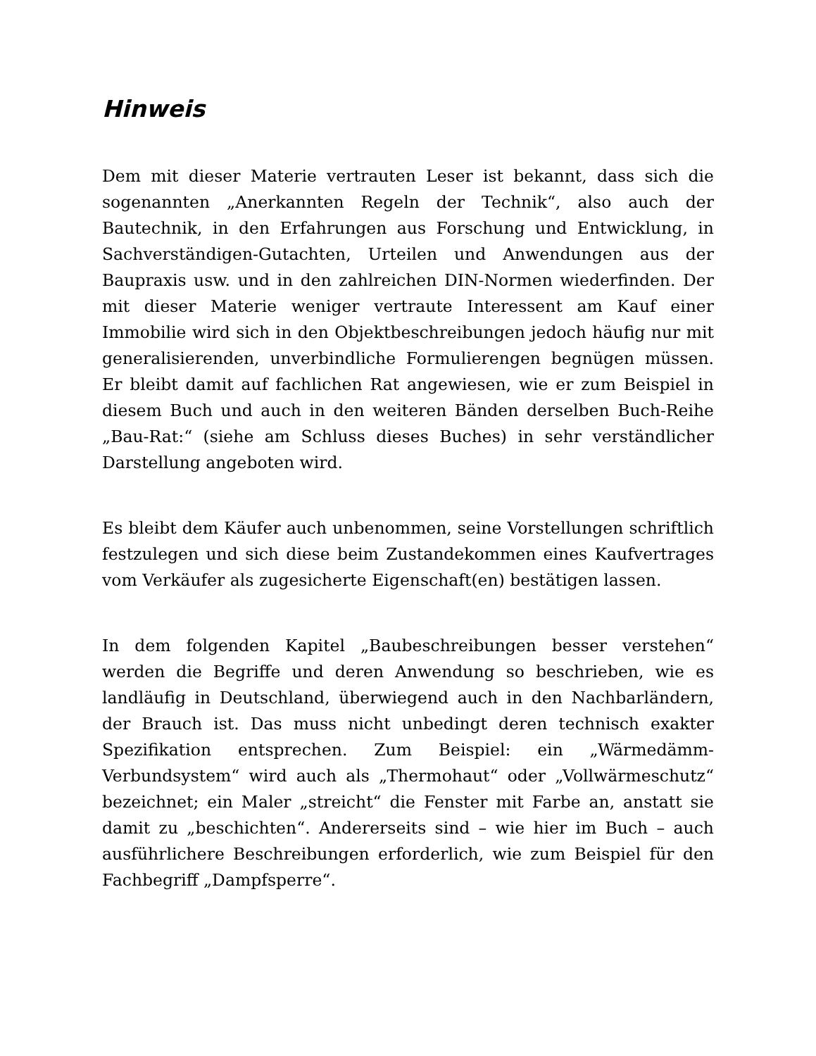Hinweis
Dem mit dieser Materie vertrauten Leser ist bekannt, dass sich die sogenannten „Anerkannten Regeln der Technik“, also auch der Bautechnik, in den Erfahrungen aus Forschung und Entwicklung, in Sachverständigen-Gutachten, Urteilen und Anwendungen aus der Baupraxis usw. und in den zahlreichen DIN-Normen wiederfinden. Der mit dieser Materie weniger vertraute Interessent am Kauf einer Immobilie wird sich in den Objektbeschreibungen jedoch häufig nur mit generalisierenden, unverbindliche Formulierengen begnügen müssen. Er bleibt damit auf fachlichen Rat angewiesen, wie er zum Beispiel in diesem Buch und auch in den weiteren Bänden derselben Buch-Reihe „Bau-Rat:“ (siehe am Schluss dieses Buches) in sehr verständlicher Darstellung angeboten wird.
Es bleibt dem Käufer auch unbenommen, seine Vorstellungen schriftlich festzulegen und sich diese beim Zustandekommen eines Kaufvertrages vom Verkäufer als zugesicherte Eigenschaft(en) bestätigen lassen.
In dem folgenden Kapitel „Baubeschreibungen besser verstehen“ werden die Begriffe und deren Anwendung so beschrieben, wie es landläufig in Deutschland, überwiegend auch in den Nachbarländern, der Brauch ist. Das muss nicht unbedingt deren technisch exakter Spezifikation entsprechen. Zum Beispiel: ein „Wärmedämm-Verbundsystem“ wird auch als „Thermohaut“ oder „Vollwärmeschutz“ bezeichnet; ein Maler „streicht“ die Fenster mit Farbe an, anstatt sie damit zu „beschichten“. Andererseits sind – wie hier im Buch – auch ausführlichere Beschreibungen erforderlich, wie zum Beispiel für den Fachbegriff „Dampfsperre“.